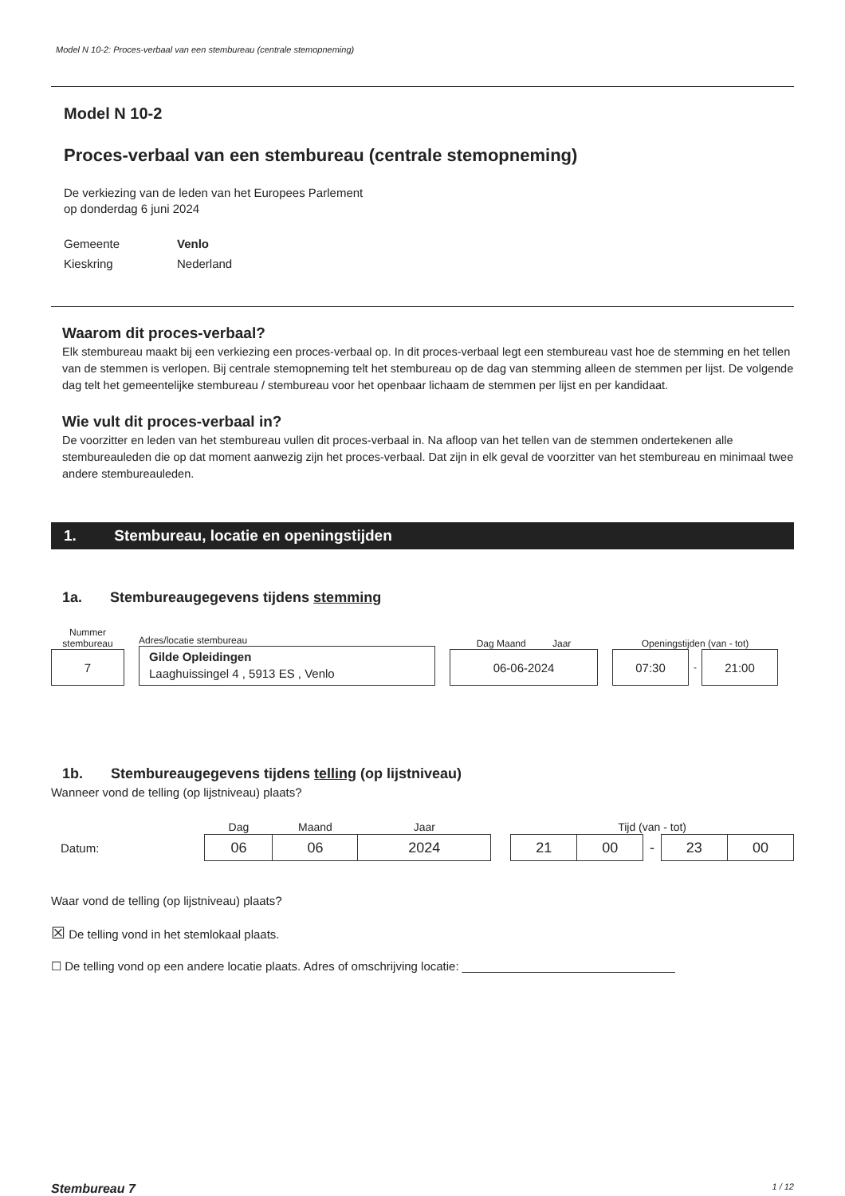Model N 10-2: Proces-verbaal van een stembureau (centrale stemopneming)
Model N 10-2
Proces-verbaal van een stembureau (centrale stemopneming)
De verkiezing van de leden van het Europees Parlement
op donderdag 6 juni 2024
| Gemeente | Venlo |
| Kieskring | Nederland |
Waarom dit proces-verbaal?
Elk stembureau maakt bij een verkiezing een proces-verbaal op. In dit proces-verbaal legt een stembureau vast hoe de stemming en het tellen van de stemmen is verlopen. Bij centrale stemopneming telt het stembureau op de dag van stemming alleen de stemmen per lijst. De volgende dag telt het gemeentelijke stembureau / stembureau voor het openbaar lichaam de stemmen per lijst en per kandidaat.
Wie vult dit proces-verbaal in?
De voorzitter en leden van het stembureau vullen dit proces-verbaal in. Na afloop van het tellen van de stemmen ondertekenen alle stembureauleden die op dat moment aanwezig zijn het proces-verbaal. Dat zijn in elk geval de voorzitter van het stembureau en minimaal twee andere stembureauleden.
1. Stembureau, locatie en openingstijden
1a. Stembureaugegevens tijdens stemming
Nummer stembureau
7
Adres/locatie stembureau
Gilde Opleidingen
Laaghuissingel 4 , 5913 ES , Venlo
Dag Maand Jaar
06-06-2024
Openingstijden (van - tot)
07:30
-
21:00
1b. Stembureaugegevens tijdens telling (op lijstniveau)
Wanneer vond de telling (op lijstniveau) plaats?
Datum:
| Dag | Maand | Jaar |
| --- | --- | --- |
| 06 | 06 | 2024 |
| Tijd (van - tot) | | | | |
| --- | --- | --- | --- | --- |
| 21 | 00 | - | 23 | 00 |
Waar vond de telling (op lijstniveau) plaats?
☒ De telling vond in het stemlokaal plaats.
☐ De telling vond op een andere locatie plaats. Adres of omschrijving locatie: ________________________________
Stembureau 7 1 / 12